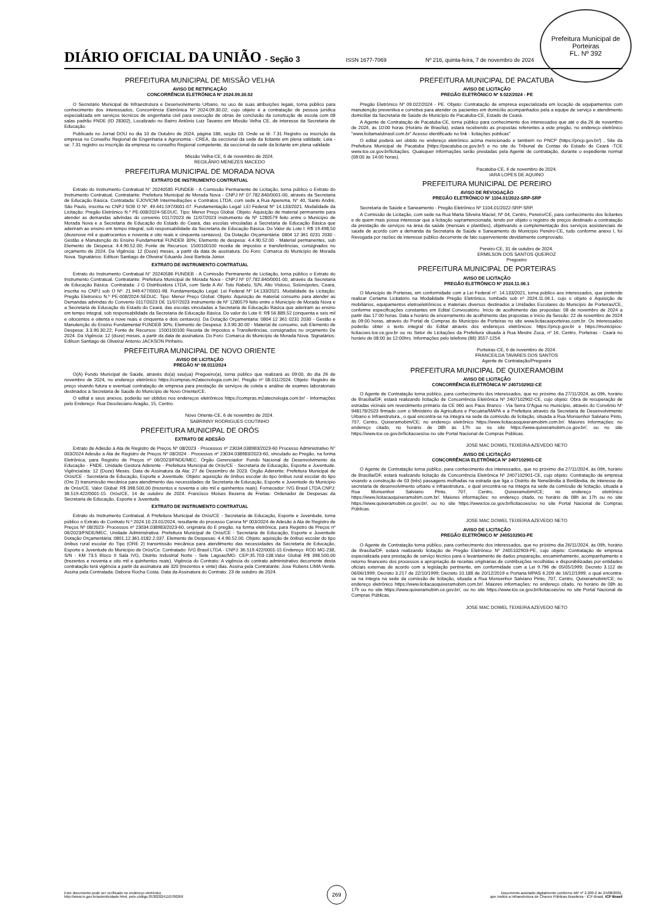Prefeitura Municipal de Porteiras
FL. Nº 392
DIÁRIO OFICIAL DA UNIÃO - Seção 3
ISSN 1677-7069 Nº 216, quinta-feira, 7 de novembro de 2024
PREFEITURA MUNICIPAL DE MISSÃO VELHA
AVISO DE RETIFICAÇÃO
CONCORRÊNCIA ELETRÔNICA Nº 2024.09.30.02
O Secretário Municipal de Infraestrutura e Desenvolvimento Urbano, no uso de suas atribuições legais, torna público para conhecimento dos interessados, Concorrência Eletrônica Nº 2024.09.30.02, cujo objeto é a contratação de pessoa jurídica especializada em serviços técnicos de engenharia civil para execução de obras de conclusão da construção de escola com 08 salas padrão FNDE (ID 28302), Localizado no Bairro Antônio Luiz Tavares em Missão Velha CE, de interesse da Secretaria de Educação.
Publicado no Jornal DOU no dia 10 de Outubro de 2024, página 186, seção 03. Onde se lê: 7.31 Registro ou inscrição da empresa no Conselho Regional de Engenharia e Agronomia - CREA, da seccional da sede da licitante em plena validade; Leia - se: 7.31 registro ou inscrição da empresa no conselho Regional competente, da seccional da sede da licitante em plena validade
Missão Velha-CE, 6 de novembro de 2024.
REGILÂNIO MENEZES MACEDO
PREFEITURA MUNICIPAL DE MORADA NOVA
EXTRATO DE INSTRUMENTO CONTRATUAL
Extrato do Instrumento Contratual N° 20240585 FUNDEB - A Comissão Permanente de Licitação, torna público o Extrato do Instrumento Contratual. Contratante: Prefeitura Municipal de Morada Nova - CNPJ Nº 07.782.840/0001-00, através da Secretaria de Educação Básica. Contratada: EJOVICMI Intermediações e Contratos LTDA, com sede a Rua Aperema, N° 40, Santo André, São Paulo, inscrita no CNPJ SOB O Nº. 49.441.597/0001-07. Fundamentação Legal: LEI Federal Nº 14.133/2021. Modalidade da Licitação: Pregão Eletrônico N.º PE-008/2024-SEDUC. Tipo: Menor Preço Global. Objeto: Aquisição de material permanente para atender as demandas advindas do convenio 0117/2023 de 11/07/2023 instrumento de Nº 1280579 feito entre o Município de Morada Nova e a Secretaria de Educação do Estado do Ceará, das escolas vinculadas a Secretaria de Educação Básica que aderiram ao ensino em tempo integral, sob responsabilidade da Secretaria de Educação Básica. Do Valor do Lote I: R$ 19.498,50 (dezenove mil e quatrocentos e noventa e oito reais e cinquenta centavos). Da Dotação Orçamentária: 0804 12 361 0231 2030 - Gestão e Manutenção do Ensino Fundamental FUNDEB 30%; Elemento de despesa: 4.4.90.52.00 - Material permanentes, sub Elemento de Despesa: 4.4.90.52.00; Fonte de Recursos: 1500100100 receita de impostos e transferências, consignados no orçamento de 2024. Da Vigência: 12 (Doze) meses, a partir da data de assinatura. Do Foro: Comarca do Município de Morada Nova. Signatários: Edilson Santiago de Oliveira/ Eduardo José Bartista Júnior.
EXTRATO DE INSTRUMENTO CONTRATUAL
Extrato do Instrumento Contratual N° 20240586 FUNDEB - A Comissão Permanente de Licitação, torna público o Extrato do Instrumento Contratual. Contratante: Prefeitura Municipal de Morada Nova - CNPJ Nº 07.782.840/0001-00, através da Secretaria de Educação Básica. Contratada: J G Distribuidora LTDA, com Sede A AV. Toto Rabelo, S/N, Alto Vistoso, Solonópoles, Ceará, inscrita no CNPJ sob O Nº. 21.949.477/0001-98. Fundamentação Legal: Lei Federal Nº 14.133/2021. Modalidade da Licitação: Pregão Eletronico N.º PE-008/2024-SEDUC. Tipo: Menor Preço Global. Objeto: Aquisição de material consumo para atender as Demandas advindas do Convenio 0117/2023 DE 11/07/2023 instrumento de Nº 1280579 feito entre o Município de Morada Nova e a Secretaria de Educação do Estado do Ceará, das escolas vinculadas a Secretaria de Educação Básica que aderiram ao ensino em tempo integral, sob responsabilidade da Secretaria de Educação Básica. Do valor do Lote II: R$ 56.889,52 (cinquenta e seis mil e oitocentos e oitenta e nove reais e cinquenta e dois centavos). Da Dotação Orçamentária: 0804 12 361 0231 2030 - Gestão e Manutenção do Ensino Fundamental FUNDEB 30%; Elemento de Despesa: 3.3.90.30.00 - Material de consumo, sub Elemento de Despesa: 3.3.90.30.22; Fonte de Recursos: 1500100100 Receita de Impostos e Transferências, consignados no orçamento De 2024. Da Vigência: 12 (doze) meses, a partir da data de assinatura. Do Foro: Comarca do Município de Morada Nova. Signatários: Edilson Santiago de Oliveira/ Antonio JACKSON Pinheiro.
PREFEITURA MUNICIPAL DE NOVO ORIENTE
AVISO DE LICITAÇÃO
PREGÃO Nº 08.011/2024
O(A) Fundo Municipal de Saúde, através do(a) seu(ua) Pregoeiro(a), torna público que realizará as 09:00, do dia 26 de novembro de 2024, no endereço eletrônico https://compras.m2atecnologia.com.br/, Pregão nº 08.011/2024. Objeto: Registro de preço visando futura e eventual contratação de empresa para prestação de serviços de coleta e análise de exames laboratoriais destinados à Secretaria de Saúde do Município de Novo Oriente/CE.
O edital e seus anexos, poderão ser obtidos nos endereços eletrônicos https://compras.m2atecnologia.com.br/ - Informações pelo Endereço: Rua Deocleciano Aragão, 15, Centro.
Novo Oriente-CE, 6 de novembro de 2024.
SABRINNY RODRIGUES COUTINHO
PREFEITURA MUNICIPAL DE ORÓS
EXTRATO DE ADESÃO
Extrato de Adesão à Ata de Registro de Preços Nº 08/2023 - Processos nº 23034.038983/2023-60 Processo Administrativo N° 003/2024 Adesão a Ata de Registro de Preços Nº 08/2024 - Processos nº 23034.038983/2023-60, vinculado ao Pregão, na forma Eletrônica, para Registro de Preços nº 06/2023/FNDE/MEC. Órgão Gerenciador: Fundo Nacional de Desenvolvimento da Educação - FNDE. Unidade Gestora Aderente - Prefeitura Municipal de Orós/CE - Secretaria de Educação, Esporte e Juventude. Vigência/ata: 12 (Doze) Meses. Data de Assinatura da Ata: 27 de Dezembro de 2023. Órgão Aderente: Prefeitura Municipal de Orós/CE - Secretaria de Educação, Esporte e Juventude. Objeto: aquisição de ônibus escolar do tipo ônibus rural escolar do tipo (Ore 2) transmissão mecânica para atendimento das necessidades da Secretaria de Educação, Esporte e Juventude do Município de Orós/CE. Valor Global: R$ 398.500,00 (trezentos e noventa e oito mil e quinhentos reais). Fornecedor: IVG Brasil LTDA.CNPJ: 36.519.422/0001-15. Orós/CE, 14 de outubro de 2024. Francisco Moises Bezerra de Freitas- Ordenador de Despesas da Secretaria de Educação, Esporte e Juventude.
EXTRATO DE INSTRUMENTO CONTRATUAL
Extrato do Instrumento Contratual. A Prefeitura Municipal de Orós/CE - Secretaria de Educação, Esporte e Juventude, torna público o Extrato do Contrato N.º 2024.10.23.01/2024, resultante do processo Carona Nº 003/2024 de Adesão à Ata de Registro de Preços Nº 08/2023- Processos nº 23034.038983/2023-60, originária do E pregão, na forma eletrônica, para Registro de Preços nº 06/2023/FNDE/MEC. Unidade Administrativa: Prefeitura Municipal de Orós/CE - Secretaria de Educação, Esporte e Juventude Dotação Orçamentária: 0801.12.361.0182.2.037. Elemento de Despesas: 4.4.90.52.00. Objeto: aquisição de ônibus escolar do tipo ônibus rural escolar do Tipo (ORE 2) transmissão mecânica para atendimento das necessidades da Secretaria de Educação, Esporte e Juventude do Município de Orós/Ce. Contratado: IVG Brasil LTDA - CNPJ: 36.519.422/0001-15 Endereço: ROD MG-238, S/N - KM 73.5 Bloco II Sala IVG, Distrito Industrial Norte - Sete Lagoas/MG- CEP:35.703-138.Valor Global R$ 398.500,00 (trezentos e noventa e oito mil e quinhentos reais). Vigência do Contrato: A vigência do contrato administrativo decorrente desta contratação terá vigência a partir da assinatura até 320 (trezentos e vinte) dias. Assina pela Contratante: Jose Rubens LIMA Verde. Assina pela Contratada: Debora Rocha Costa. Data da Assinatura do Contrato: 23 de outubro de 2024.
PREFEITURA MUNICIPAL DE PACATUBA
AVISO DE LICITAÇÃO
PREGÃO ELETRÔNICO Nº 9.022/2024 - PE
Pregão Eletrônico Nº 09.022/2024 - PE. Objeto: Contratação de empresa especializada em locação de equipamentos com manutenção preventiva e corretiva para atender os pacientes em domicílio acompanhados pela a equipe de serviço e atendimento domiciliar da Secretaria de Saúde do Município de Pacatuba-CE, Estado de Ceará.
A Agente de Contratação de Pacatuba-CE, torna público para conhecimento dos interessados que até o dia 26 de novembro de 2024, às 10:00 horas (Horário de Brasília), estará recebendo as propostas referentes a este pregão, no endereço eletrônico "www.licitamaisbrasil.com.br" Acesso identificado no link - licitações públicas"
O edital poderá ser obtido no endereço eletrônico acima mencionado e também no PNCP (https://pncp.gov.br/) , Site da Prefeitura Municipal de Pacatuba (https://pacatuba.ce.gov.br/) e no site do Tribunal de Contas do Estado do Ceará -TCE www.tce.ce.gov.br/licitações. Quaisquer informações serão prestadas pela Agente de contratação, durante o expediente normal (08:00 às 14:00 horas).
Pacatuba-CE, 6 de novembro de 2024.
IARA LOPES DE AQUINO
PREFEITURA MUNICIPAL DE PEREIRO
AVISO DE REVOGAÇÃO
PREGÃO ELETRÔNICO Nº 1104.01/2022-SRP-SRP
Secretaria de Saúde e Saneamento - Pregão Eletrônico Nº 1104.01/2022-SRP-SRP.
A Comissão de Licitação, com sede na Rua Marta Silveira Maciel, Nº 04, Centro, Pereiro/CE, para conhecimento dos licitantes e de quem mais possa interessar que a licitação supramencionada, tendo por objeto o registro de preços destinado a contratação da prestação de serviços na área da saúde (mensais e plantões), objetivando a complementação dos serviços assistenciais de saúde de acordo com a demanda da Secretaria de Saúde e Saneamento do Município Pereiro-CE, tudo conforme anexo I, foi Revogada por razões de interesse público decorrente de fato superveniente devidamente comprovado.
Pereiro-CE, 31 de outubro de 2024.
ERMILSON DOS SANTOS QUEIROZ
Pregoeiro
PREFEITURA MUNICIPAL DE PORTEIRAS
AVISO DE LICITAÇÃO
PREGÃO ELETRÔNICO Nº 2024.11.06.1
O Município de Porteiras, em conformidade com a Lei Federal nº. 14.133/2021, torna público aos interessados, que pretende realizar Certame Licitatório na Modalidade Pregão Eletrônico, tombado sob nº 2024.11.06.1, cujo o objeto é Aquisição de mobiliários, equipamentos eletroeletrônicos e materiais diversos destinados a Unidades Escolares do Município de Porteiras/CE, conforme especificações constantes em Edital Convocatório. Início de acolhimento das propostas: 08 de novembro de 2024 a partir das 17:00 horas. Data e horário de encerramento de acolhimento das propostas e início da Sessão: 22 de novembro de 2024 às 09:00 horas, através do Portal de Compras do Município de Porteiras no site www.licitacaoporteiras.com.br. Os interessados poderão obter o texto integral do Edital através dos endereços eletrônicos: https://pncp.gov.br e https://municipios-licitacoes.tce.ce.gov.br ou no Setor de Licitações da Prefeitura situada à Rua Mestre Zuca, nº 16, Centro, Porteiras - Ceará no horário de 08:00 às 12:00hrs. Informações pelo telefone (88) 3557-1254.
Porteiras-CE, 6 de novembro de 2024.
FRANCEILDA TAVARES DOS SANTOS
Agente de Contratação/Pregoeira
PREFEITURA MUNICIPAL DE QUIXERAMOBIM
AVISO DE LICITAÇÃO
CONCORRÊNCIA ELETRÔNICA Nº 2407102902-CE
O Agente de Contratação torna público, para conhecimento dos interessados, que no próximo dia 27/11/2024, às 09h, horário de Brasília/DF, estará realizando licitação de Concorrência Eletrônica Nº 2407102902-CE, cujo objeto: Obra de recuperação de estradas vicinais em revestimento primário da CE 060 aos Paus Branco - Via Serra D'Água no município, através do Convênio Nº 948178/2023 firmado com o Ministério da Agricultura e Pecuária/MAPA e a Prefeitura através da Secretaria de Desenvolvimento Urbano e Infraestrutura., o qual encontra-se na íntegra na sede da comissão de licitação, situada a Rua Monsenhor Salviano Pinto, 707, Centro, Quixeramobim/CE; no endereço eletrônico https://www.licitacaoquixeramobim.com.br/. Maiores Informações: no endereço citado, no horário de 08h às 17h ou no site https://www.quixeramobim.ce.gov.br/, ou no site https://www.tce.ce.gov.br/licitacoes/ou no site Portal Nacional de Compras Públicas.
JOSE MAC DOWEL TEIXEIRA AZEVEDO NETO
AVISO DE LICITAÇÃO
CONCORRÊNCIA ELETRÔNICA Nº 2407102901-CE
O Agente de Contratação torna público, para conhecimento dos interessados, que no próximo dia 27/11/2024, às 09h, horário de Brasília/DF, estará realizando licitação de Concorrência Eletrônica Nº 2407102901-CE, cujo objeto: Contratação de empresa visando a construção de 03 (três) passagens molhadas na estrada que liga o Distrito de Nenelândia à Berilândia, de interesse da secretaria de desenvolvimento urbano e infraestrutura., o qual encontra-se na íntegra na sede da comissão de licitação, situada a Rua Monsenhor Salviano Pinto, 707, Centro, Quixeramobim/CE; no endereço eletrônico https://www.licitacaoquixeramobim.com.br/. Maiores informações: no endereço citado, no horário de 08h às 17h ou no site https://www.quixeramobim.ce.gov.br/, ou no site https://www.tce.ce.gov.br/licitacoes/ou no site Portal Nacional de Compras Públicas.
JOSE MAC DOWEL TEIXEIRA AZEVEDO NETO
AVISO DE LICITAÇÃO
PREGÃO ELETRÔNICO Nº 2405102903-PE
O Agente de Contratação torna público, para conhecimento dos interessados, que no próximo dia 26/11/2024, às 09h, horário de Brasília/DF, estará realizando licitação de Pregão Eletrônico Nº 2405102903-PE, cujo objeto: Contratação de empresa especializada para prestação de serviço técnico para o levantamento de dados preparação, encaminhamento, acompanhamento e retorno financeiro dos processos e apropriação de receitas originárias de contribuições recolhidas e disponibilizadas por entidades oficiais externas de acordo com a legislação pertinente, em conformidade com a Lei 9.796 de 05/05/1999; Decreto 3.112 de 06/06/1999; Decreto 3.217 de 22/10/1999; Decreto 10.188 de 20/12/2019 e Portaria MPAS 6.209 de 16/12/1999, o qual encontra-se na íntegra na sede da comissão de licitação, situada a Rua Monsenhor Salviano Pinto, 707, Centro, Quixeramobim/CE; no endereço eletrônico https://www.licitacaoquixeramobim.com.br/. Maiores informações: no endereço citado, no horário de 08h às 17h ou no site https://www.quixeramobim.ce.gov.br/, ou no site https://www.tce.ce.gov.br/licitacoes/ou no site Portal Nacional de Compras Públicas.
JOSE MAC DOWEL TEIXEIRA AZEVEDO NETO
Este documento pode ser verificado no endereço eletrônico
http://www.in.gov.br/autenticidade.html, pelo código 05302024110700269
269
Documento assinado digitalmente conforme MP nº 2.200-2 de 24/08/2001,
que institui a Infraestrutura de Chaves Públicas Brasileira - ICP-Brasil. ICP Brasil